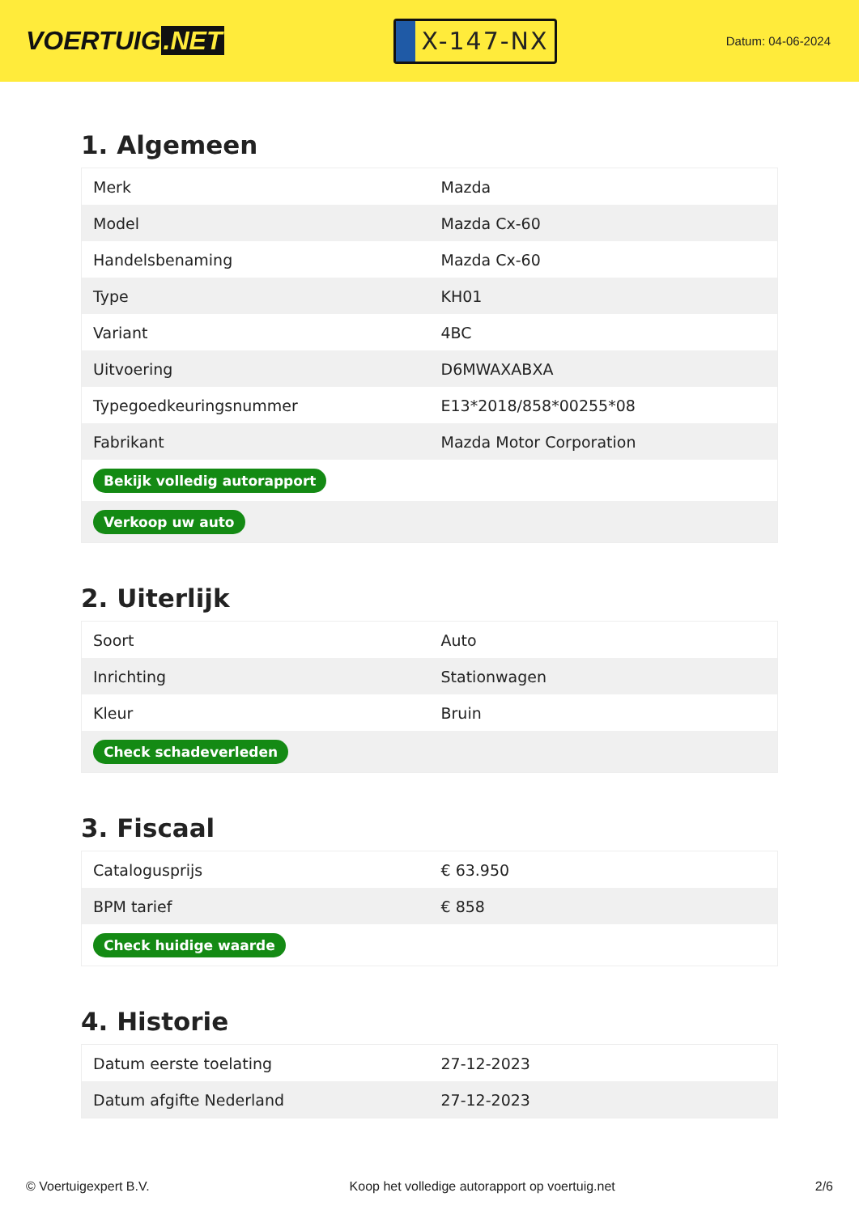VOERTUIG.NET
X-147-NX
Datum: 04-06-2024
1. Algemeen
| Merk | Mazda |
| Model | Mazda Cx-60 |
| Handelsbenaming | Mazda Cx-60 |
| Type | KH01 |
| Variant | 4BC |
| Uitvoering | D6MWAXABXA |
| Typegoedkeuringsnummer | E13*2018/858*00255*08 |
| Fabrikant | Mazda Motor Corporation |
| Bekijk volledig autorapport | |
| Verkoop uw auto | |
2. Uiterlijk
| Soort | Auto |
| Inrichting | Stationwagen |
| Kleur | Bruin |
| Check schadeverleden | |
3. Fiscaal
| Catalogusprijs | € 63.950 |
| BPM tarief | € 858 |
| Check huidige waarde | |
4. Historie
| Datum eerste toelating | 27-12-2023 |
| Datum afgifte Nederland | 27-12-2023 |
© Voertuigexpert B.V. Koop het volledige autorapport op voertuig.net 2/6